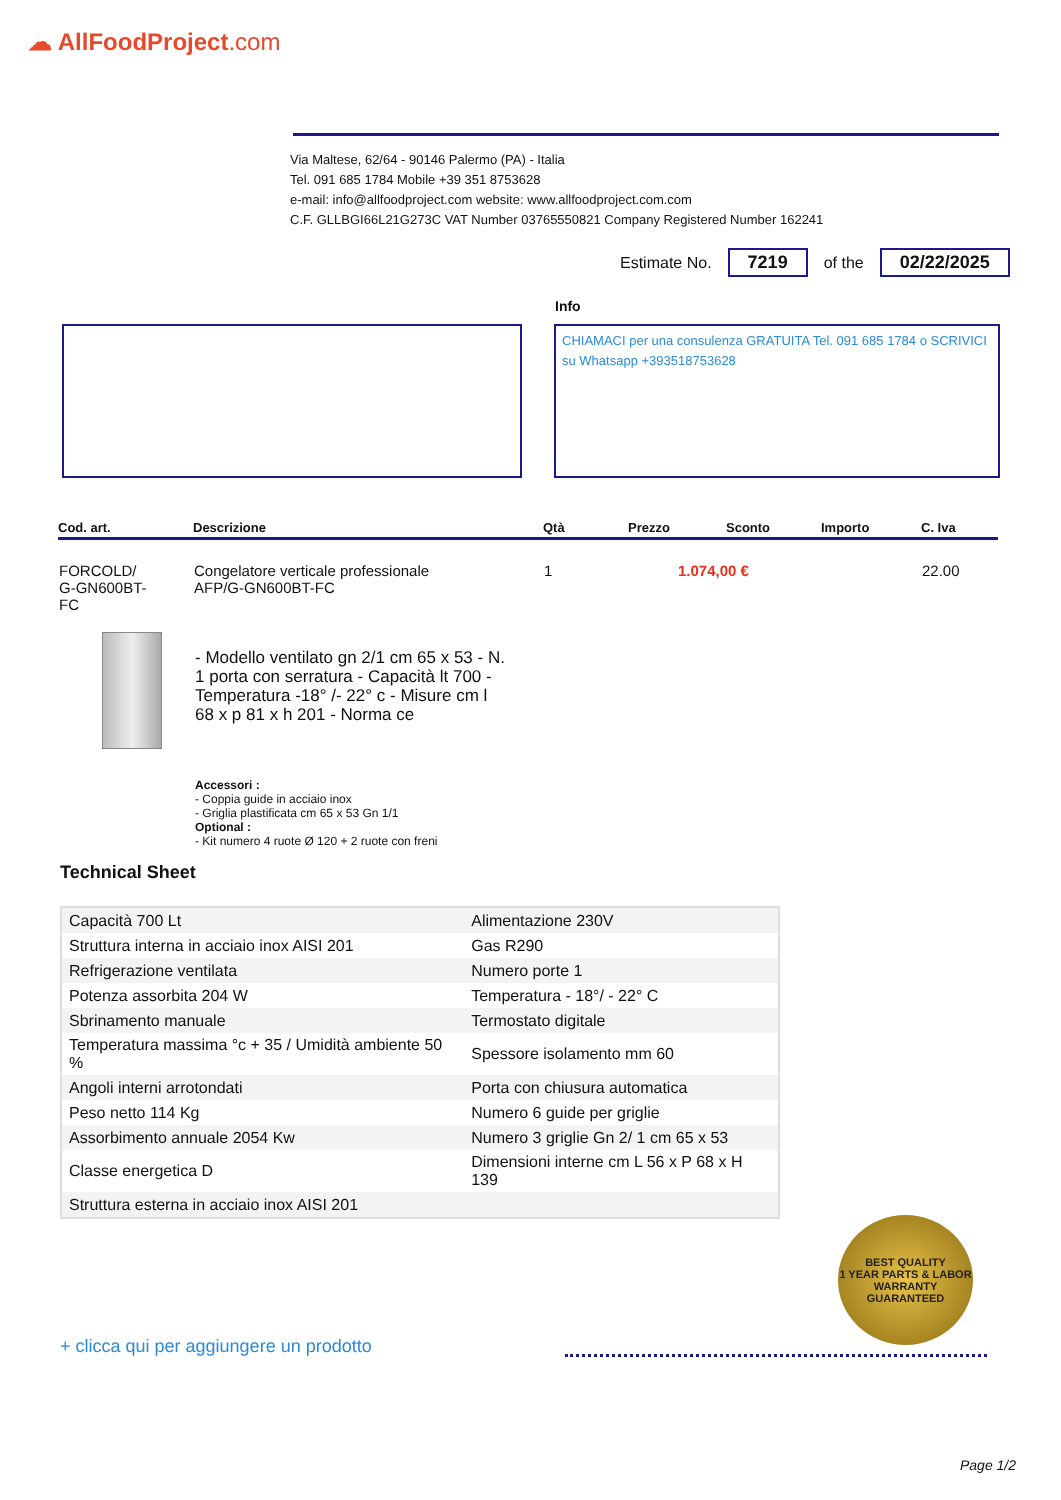☁ AllFoodProject.com
Via Maltese, 62/64 - 90146 Palermo (PA) - Italia
Tel. 091 685 1784 Mobile +39 351 8753628
e-mail: info@allfoodproject.com website: www.allfoodproject.com.com
C.F. GLLBGI66L21G273C VAT Number 03765550821 Company Registered Number 162241
Estimate No. 7219 of the 02/22/2025
Info
CHIAMACI per una consulenza GRATUITA Tel. 091 685 1784 o SCRIVICI su Whatsapp +393518753628
| Cod. art. | Descrizione | Qtà | Prezzo | Sconto | Importo | C. Iva |
| --- | --- | --- | --- | --- | --- | --- |
| FORCOLD/ G-GN600BT- FC | Congelatore verticale professionale AFP/G-GN600BT-FC | 1 | 1.074,00 € | | | 22.00 |
- Modello ventilato gn 2/1 cm 65 x 53 - N. 1 porta con serratura - Capacità lt 700 - Temperatura -18° /- 22° c - Misure cm l 68 x p 81 x h 201 - Norma ce
Accessori :
- Coppia guide in acciaio inox
- Griglia plastificata cm 65 x 53 Gn 1/1
Optional :
- Kit numero 4 ruote Ø 120 + 2 ruote con freni
Technical Sheet
| Capacità 700 Lt | Alimentazione 230V |
| Struttura interna in acciaio inox AISI 201 | Gas R290 |
| Refrigerazione ventilata | Numero porte 1 |
| Potenza assorbita 204 W | Temperatura - 18°/ - 22° C |
| Sbrinamento manuale | Termostato digitale |
| Temperatura massima °c + 35 / Umidità ambiente 50 % | Spessore isolamento mm 60 |
| Angoli interni arrotondati | Porta con chiusura automatica |
| Peso netto 114 Kg | Numero 6 guide per griglie |
| Assorbimento annuale 2054 Kw | Numero 3 griglie Gn 2/ 1 cm 65 x 53 |
| Classe energetica D | Dimensioni interne cm L 56 x P 68 x H 139 |
| Struttura esterna in acciaio inox AISI 201 | |
BEST QUALITY
1 YEAR PARTS & LABOR
WARRANTY
GUARANTEED
+ clicca qui per aggiungere un prodotto
Page 1/2